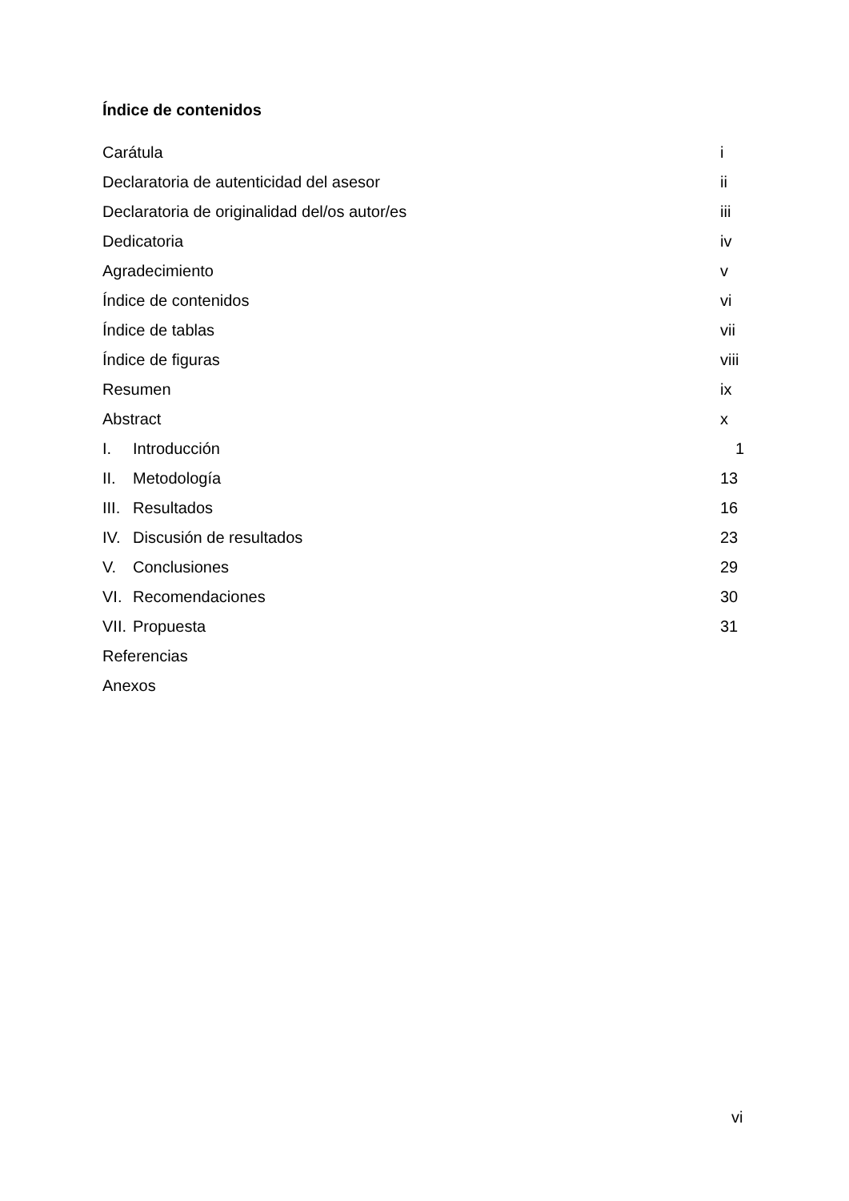Índice de contenidos
| Carátula | | i |
| Declaratoria de autenticidad del asesor | | ii |
| Declaratoria de originalidad del/os autor/es | | iii |
| Dedicatoria | | iv |
| Agradecimiento | | v |
| Índice de contenidos | | vi |
| Índice de tablas | | vii |
| Índice de figuras | | viii |
| Resumen | | ix |
| Abstract | | x |
| I. | Introducción | 1 |
| II. | Metodología | 13 |
| III. | Resultados | 16 |
| IV. | Discusión de resultados | 23 |
| V. | Conclusiones | 29 |
| VI. | Recomendaciones | 30 |
| VII. | Propuesta | 31 |
| Referencias | | |
| Anexos | | |
vi